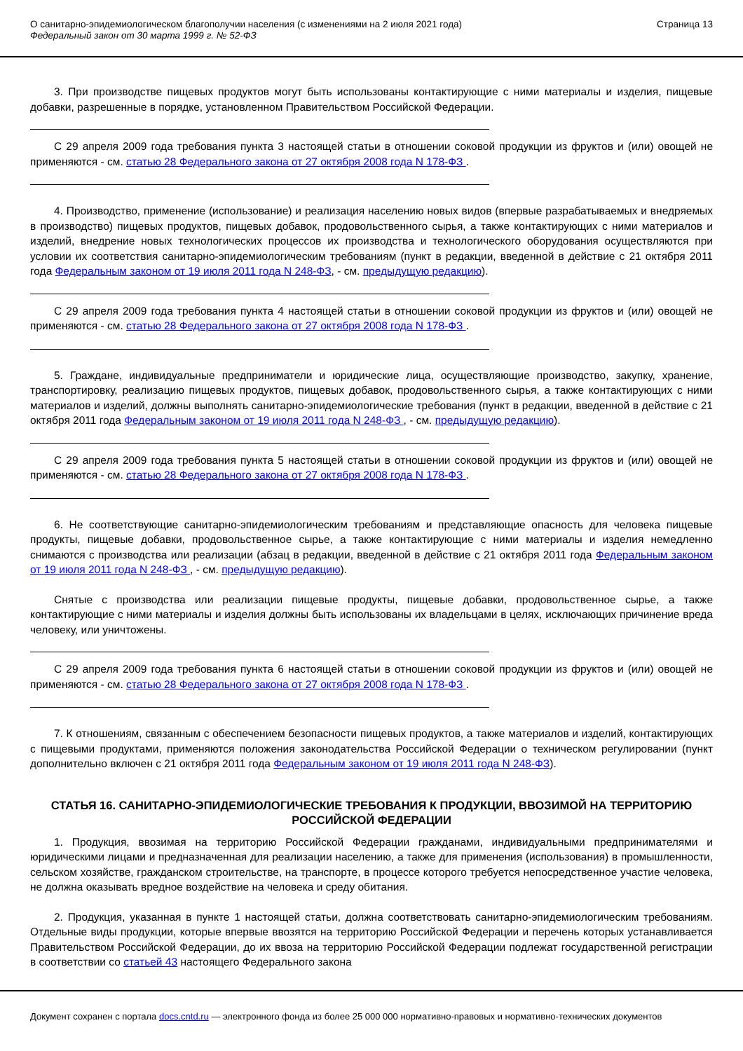О санитарно-эпидемиологическом благополучии населения (с изменениями на 2 июля 2021 года)
Федеральный закон от 30 марта 1999 г. № 52-ФЗ
Страница 13
3. При производстве пищевых продуктов могут быть использованы контактирующие с ними материалы и изделия, пищевые добавки, разрешенные в порядке, установленном Правительством Российской Федерации.
С 29 апреля 2009 года требования пункта 3 настоящей статьи в отношении соковой продукции из фруктов и (или) овощей не применяются - см. статью 28 Федерального закона от 27 октября 2008 года N 178-ФЗ .
4. Производство, применение (использование) и реализация населению новых видов (впервые разрабатываемых и внедряемых в производство) пищевых продуктов, пищевых добавок, продовольственного сырья, а также контактирующих с ними материалов и изделий, внедрение новых технологических процессов их производства и технологического оборудования осуществляются при условии их соответствия санитарно-эпидемиологическим требованиям (пункт в редакции, введенной в действие с 21 октября 2011 года Федеральным законом от 19 июля 2011 года N 248-ФЗ, - см. предыдущую редакцию).
С 29 апреля 2009 года требования пункта 4 настоящей статьи в отношении соковой продукции из фруктов и (или) овощей не применяются - см. статью 28 Федерального закона от 27 октября 2008 года N 178-ФЗ .
5. Граждане, индивидуальные предприниматели и юридические лица, осуществляющие производство, закупку, хранение, транспортировку, реализацию пищевых продуктов, пищевых добавок, продовольственного сырья, а также контактирующих с ними материалов и изделий, должны выполнять санитарно-эпидемиологические требования (пункт в редакции, введенной в действие с 21 октября 2011 года Федеральным законом от 19 июля 2011 года N 248-ФЗ , - см. предыдущую редакцию).
С 29 апреля 2009 года требования пункта 5 настоящей статьи в отношении соковой продукции из фруктов и (или) овощей не применяются - см. статью 28 Федерального закона от 27 октября 2008 года N 178-ФЗ .
6. Не соответствующие санитарно-эпидемиологическим требованиям и представляющие опасность для человека пищевые продукты, пищевые добавки, продовольственное сырье, а также контактирующие с ними материалы и изделия немедленно снимаются с производства или реализации (абзац в редакции, введенной в действие с 21 октября 2011 года Федеральным законом от 19 июля 2011 года N 248-ФЗ , - см. предыдущую редакцию).
Снятые с производства или реализации пищевые продукты, пищевые добавки, продовольственное сырье, а также контактирующие с ними материалы и изделия должны быть использованы их владельцами в целях, исключающих причинение вреда человеку, или уничтожены.
С 29 апреля 2009 года требования пункта 6 настоящей статьи в отношении соковой продукции из фруктов и (или) овощей не применяются - см. статью 28 Федерального закона от 27 октября 2008 года N 178-ФЗ .
7. К отношениям, связанным с обеспечением безопасности пищевых продуктов, а также материалов и изделий, контактирующих с пищевыми продуктами, применяются положения законодательства Российской Федерации о техническом регулировании (пункт дополнительно включен с 21 октября 2011 года Федеральным законом от 19 июля 2011 года N 248-ФЗ).
СТАТЬЯ 16. САНИТАРНО-ЭПИДЕМИОЛОГИЧЕСКИЕ ТРЕБОВАНИЯ К ПРОДУКЦИИ, ВВОЗИМОЙ НА ТЕРРИТОРИЮ РОССИЙСКОЙ ФЕДЕРАЦИИ
1. Продукция, ввозимая на территорию Российской Федерации гражданами, индивидуальными предпринимателями и юридическими лицами и предназначенная для реализации населению, а также для применения (использования) в промышленности, сельском хозяйстве, гражданском строительстве, на транспорте, в процессе которого требуется непосредственное участие человека, не должна оказывать вредное воздействие на человека и среду обитания.
2. Продукция, указанная в пункте 1 настоящей статьи, должна соответствовать санитарно-эпидемиологическим требованиям. Отдельные виды продукции, которые впервые ввозятся на территорию Российской Федерации и перечень которых устанавливается Правительством Российской Федерации, до их ввоза на территорию Российской Федерации подлежат государственной регистрации в соответствии со статьей 43 настоящего Федерального закона
Документ сохранен с портала docs.cntd.ru — электронного фонда из более 25 000 000 нормативно-правовых и нормативно-технических документов